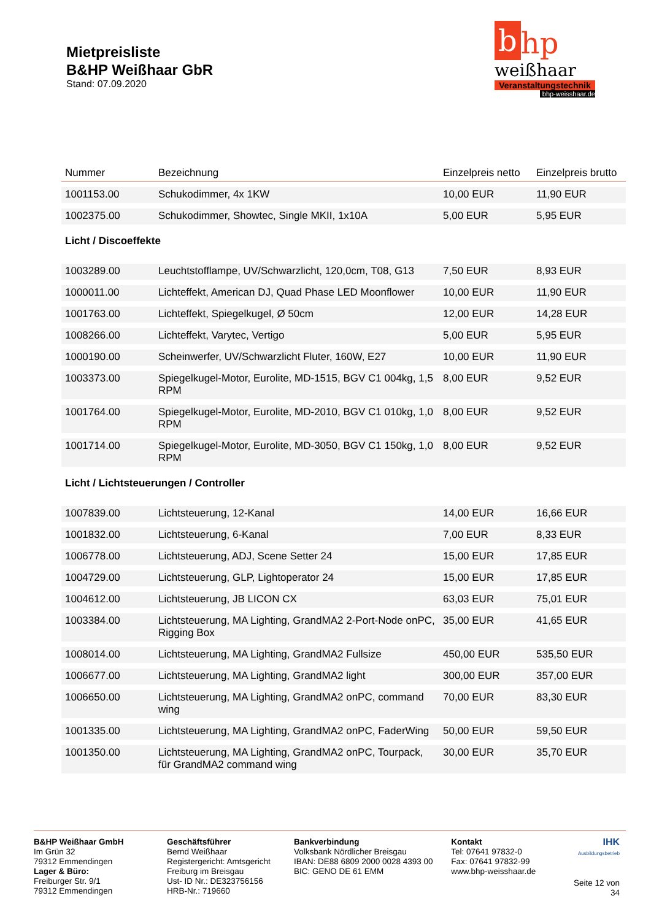Mietpreisliste
B&HP Weißhaar GbR
Stand: 07.09.2020
bhp
weißhaar
Veranstaltungstechnik
bhp-weisshaar.de
| Nummer | Bezeichnung | Einzelpreis netto | Einzelpreis brutto |
| --- | --- | --- | --- |
| 1001153.00 | Schukodimmer, 4x 1KW | 10,00 EUR | 11,90 EUR |
| 1002375.00 | Schukodimmer, Showtec, Single MKII, 1x10A | 5,00 EUR | 5,95 EUR |
| Licht / Discoeffekte | | | |
| 1003289.00 | Leuchtstofflampe, UV/Schwarzlicht, 120,0cm, T08, G13 | 7,50 EUR | 8,93 EUR |
| 1000011.00 | Lichteffekt, American DJ, Quad Phase LED Moonflower | 10,00 EUR | 11,90 EUR |
| 1001763.00 | Lichteffekt, Spiegelkugel, Ø 50cm | 12,00 EUR | 14,28 EUR |
| 1008266.00 | Lichteffekt, Varytec, Vertigo | 5,00 EUR | 5,95 EUR |
| 1000190.00 | Scheinwerfer, UV/Schwarzlicht Fluter, 160W, E27 | 10,00 EUR | 11,90 EUR |
| 1003373.00 | Spiegelkugel-Motor, Eurolite, MD-1515, BGV C1 004kg, 1,5 RPM | 8,00 EUR | 9,52 EUR |
| 1001764.00 | Spiegelkugel-Motor, Eurolite, MD-2010, BGV C1 010kg, 1,0 RPM | 8,00 EUR | 9,52 EUR |
| 1001714.00 | Spiegelkugel-Motor, Eurolite, MD-3050, BGV C1 150kg, 1,0 RPM | 8,00 EUR | 9,52 EUR |
| Licht / Lichtsteuerungen / Controller | | | |
| 1007839.00 | Lichtsteuerung, 12-Kanal | 14,00 EUR | 16,66 EUR |
| 1001832.00 | Lichtsteuerung, 6-Kanal | 7,00 EUR | 8,33 EUR |
| 1006778.00 | Lichtsteuerung, ADJ, Scene Setter 24 | 15,00 EUR | 17,85 EUR |
| 1004729.00 | Lichtsteuerung, GLP, Lightoperator 24 | 15,00 EUR | 17,85 EUR |
| 1004612.00 | Lichtsteuerung, JB LICON CX | 63,03 EUR | 75,01 EUR |
| 1003384.00 | Lichtsteuerung, MA Lighting, GrandMA2 2-Port-Node onPC, Rigging Box | 35,00 EUR | 41,65 EUR |
| 1008014.00 | Lichtsteuerung, MA Lighting, GrandMA2 Fullsize | 450,00 EUR | 535,50 EUR |
| 1006677.00 | Lichtsteuerung, MA Lighting, GrandMA2 light | 300,00 EUR | 357,00 EUR |
| 1006650.00 | Lichtsteuerung, MA Lighting, GrandMA2 onPC, command wing | 70,00 EUR | 83,30 EUR |
| 1001335.00 | Lichtsteuerung, MA Lighting, GrandMA2 onPC, FaderWing | 50,00 EUR | 59,50 EUR |
| 1001350.00 | Lichtsteuerung, MA Lighting, GrandMA2 onPC, Tourpack, für GrandMA2 command wing | 30,00 EUR | 35,70 EUR |
B&HP Weißhaar GmbH
Im Grün 32
79312 Emmendingen
Lager & Büro:
Freiburger Str. 9/1
79312 Emmendingen
Geschäftsführer
Bernd Weißhaar
Registergericht: Amtsgericht Freiburg im Breisgau
Ust- ID Nr.: DE323756156
HRB-Nr.: 719660
Bankverbindung
Volksbank Nördlicher Breisgau
IBAN: DE88 6809 2000 0028 4393 00
BIC: GENO DE 61 EMM
Kontakt
Tel: 07641 97832-0
Fax: 07641 97832-99
www.bhp-weisshaar.de
IHK
Ausbildungsbetrieb
Seite 12 von 34